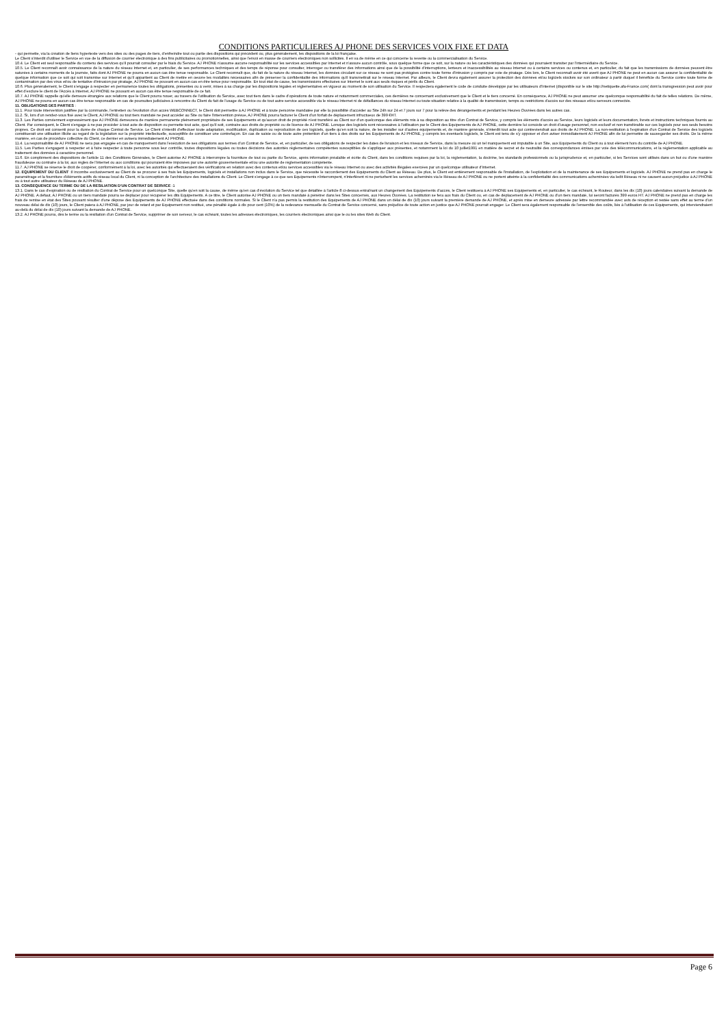CONDITIONS PARTICULIERES AJ PHONE DES SERVICES VOIX FIXE ET DATA
- qui permette, via la création de liens hypertexte vers des sites ou des pages de tiers, d'enfreindre tout ou partie des dispositions qui précèdent ou, plus généralement, les dispositions de la loi française.
Le Client s'interdit d'utiliser le Service en vue de la diffusion de courrier électronique à des fins publicitaires ou promotionnelles, ainsi que l'envoi en masse de courriers électroniques non sollicités. Il en va de même en ce qui concerne la revente ou la commercialisation du Service.
10.4. Le Client est seul responsable du contenu des services qu'il pourrait consulter par le biais du Service. AJ PHONE n'assume aucune responsabilité sur les services accessibles par Internet et n'assure aucun contrôle, sous quelque forme que ce soit, sur la nature ou les caractéristiques des données qui pourraient transiter par l'intermédiaire du Service.
10.5. Le Client reconnaît avoir connaissance de la nature du réseau Internet et, en particulier, de ses performances techniques et des temps de réponse pour consulter, interroger ou transférer des informations ainsi que de la possibilité d'interruptions, lenteurs et inaccessibilités au réseau Internet ou à certains services ou contenus et, en particulier, du fait que les transmissions de données peuvent être saturées à certains moments de la journée, faits dont AJ PHONE ne pourra en aucun cas être tenue responsable. Le Client reconnaît que, du fait de la nature du réseau Internet, les données circulant sur ce réseau ne sont pas protégées contre toute forme d'intrusion y compris par voie de piratage. Dès lors, le Client reconnaît avoir été averti que AJ PHONE ne peut en aucun cas assurer la confidentialité de quelque information que ce soit qui soit transmise sur Internet et qu'il appartient au Client de mettre en oeuvre les modalités nécessaires afin de préserver la confidentialité des informations qu'il transmettrait sur le réseau Internet. Par ailleurs, le Client devra également assurer la protection des données et/ou logiciels stockés sur son ordinateur à partir duquel il bénéficie du Service contre toute forme de contamination par des virus et/ou de tentative d'intrusion par piratage, AJ PHONE ne pouvant en aucun cas en être tenue pour responsable. En tout état de cause, les transmissions effectuées sur Internet le sont aux seuls risques et périls du Client.
10.6. Plus généralement, le Client s'engage à respecter en permanence toutes les obligations, présentes ou à venir, mises à sa charge par les dispositions légales et réglementaires en vigueur au moment de son utilisation du Service. Il respectera également le code de conduite développé par les utilisateurs d'Internet (disponible sur le site http://netiquette.afa-France.com( dont la transgression peut avoir pour effet d'exclure le client de l'Accès à Internet, AJ PHONE ne pouvant en aucun cas être tenue responsable de ce fait.
10.7. AJ PHONE rappelle qu'elle demeure étrangère aux relations que le Client pourra nouer, au travers de l'utilisation du Service, avec tout tiers dans le cadre d'opérations de toute nature et notamment commerciales, ces dernières ne concernant exclusivement que le Client et le tiers concerné. En conséquence, AJ PHONE ne peut assumer une quelconque responsabilité du fait de telles relations. De même, AJ PHONE ne pourra en aucun cas être tenue responsable en cas de poursuites judiciaires à rencontre du Client du fait de l'usage du Service ou de tout autre service accessible via le réseau Internet ni de défaillances du réseau Internet ou toute situation relative à la qualité de transmission, temps ou restrictions d'accès sur des réseaux et/ou serveurs connectés.
11. OBLIGATIONS DES PARTIES :
11.1. Pour toute intervention justifiée par la commande, l'entretien ou l'évolution d'un accès WEBCONNECT, le Client doit permettre à AJ PHONE et à toute personne mandatée par elle la possibilité d'accéder au Site 24h sur 24 et 7 jours sur 7 pour la relève des dérangements et pendant les Heures Ouvrées dans les autres cas.
11.2. Si, lors d'un rendez-vous fixé avec le Client, AJ PHONE ou tout tiers mandaté ne peut accéder au Site ou faire l'intervention prévue, AJ PHONE pourra facturer le Client d'un forfait de déplacement infructueux de 399 €HT.
11.3. Les Parties conviennent expressément que AJ PHONE demeurera de manière permanente pleinement propriétaire de ses Equipements et qu'aucun droit de propriété n'est transféré au Client sur d'un quelconque des éléments mis à sa disposition au titre d'un Contrat de Service, y compris les éléments d'accès au Service, leurs logiciels et leurs documentation, livrets et instructions techniques fournis au Client. Par conséquent, le Client s'engage à ne pas procéder à tout acte de disposition ou permette tout acte, quel qu'il soit, contraire aux droits de propriété ou de licence de AJ PHONE. Lorsque des logiciels sont nécessaires à l'utilisation par le Client des Equipements de AJ PHONE, cette dernière lui concède un droit d'usage personnel, non exclusif et non transférable sur ces logiciels pour ses seuls besoins propres. Ce droit est consenti pour la durée de chaque Contrat de Service. Le Client s'interdit d'effectuer toute adaptation, modification, duplication ou reproduction de ces logiciels, quelle qu'en soit la nature, de les installer sur d'autres équipements et, de manière générale, s'interdit tout acte qui contreviendrait aux droits de AJ PHONE. La non-restitution à l'expiration d'un Contrat de Service des logiciels constituerait une utilisation illicite au regard de la législation sur la propriété intellectuelle, susceptible de constituer une contrefaçon. En cas de saisie ou de toute autre prétention d'un tiers à des droits sur les Equipements de AJ PHONE, y compris les éventuels logiciels, le Client est tenu de s'y opposer et d'en aviser immédiatement AJ PHONE afin de lui permettre de sauvegarder ses droits. De la même manière, en cas de procédure collective du Client, ce dernier en avisera immédiatement AJ PHONE.
11.4. La responsabilité de AJ PHONE ne sera pas engagée en cas de manquement dans l'exécution de ses obligations aux termes d'un Contrat de Service, et, en particulier, de ses obligations de respecter les dates de livraison et les niveaux de Service, dans la mesure où un tel manquement est imputable à un Site, aux Equipements du Client ou à tout élément hors du contrôle de AJ PHONE.
11.5. Les Parties s'engagent à respecter et à faire respecter à toute personne sous leur contrôle, toutes dispositions légales ou toutes décisions des autorités réglementaires compétentes susceptibles de s'appliquer aux présentes, et notamment la loi du 10 juillet1991 en matière de secret et de neutralité des correspondances émises par voie des télécommunications, et la réglementation applicable au traitement des données à caractère personnel.
11.6. En complément des dispositions de l'article 11 des Conditions Générales, le Client autorise AJ PHONE à interrompre la fourniture de tout ou partie du Service, après information préalable et écrite du Client, dans les conditions requises par la loi, la réglementation, la doctrine, les standards professionnels ou la jurisprudence et, en particulier, si les Services sont utilisés dans un but ou d'une manière frauduleuse ou contraire à la loi, aux règles de l'Internet ou aux conditions qui pourraient être imposées par une autorité gouvernementale et/ou une autorité de réglementation compétente.
11.7. AJ PHONE se réserve le droit de coopérer, conformément à la loi, avec les autorités qui effectueraient des vérifications en relation avec des contenus et/ou services accessibles via le réseau Internet ou avec des activités illégales exercées par un quelconque utilisateur d'Internet.
12. EQUIPEMENT DU CLIENT :Il incombe exclusivement au Client de se procurer à ses frais les Equipements, logiciels et installations non inclus dans le Service, que nécessite le raccordement des Equipements du Client au Réseau. De plus, le Client est entièrement responsable de l'installation, de l'exploitation et de la maintenance de ses Equipements et logiciels. AJ PHONE ne prend pas en charge le paramétrage et la fourniture d'éléments actifs du réseau local du Client, ni la conception de l'architecture des installations du Client. Le Client s'engage à ce que ses Equipements n'interrompent, n'interfèrent ni ne perturbent les services acheminés via le Réseau de AJ PHONE ou ne portent atteinte à la confidentialité des communications acheminées via ledit Réseau ni ne causent aucun préjudice à AJ PHONE ou à tout autre utilisateur du Réseau de AJ PHONE.
13. CONSEQUENCE DU TERME OU DE LA RESILIATION D'UN CONTRAT DE SERVICE :1
13.1. Dans le cas d'expiration ou de résiliation du Contrat de Service pour un quelconque Site, quelle qu'en soit la cause, de même qu'en cas d'évolution du Service tel que détaillée à l'article 8 ci-dessus entraînant un changement des Equipements d'accès, le Client restituera à AJ PHONE ses Equipements et, en particulier, le cas échéant, le Routeur, dans les dix (10) jours calendaires suivant la demande de AJ PHONE. A défaut, AJ PHONE ou un tiers mandaté pourra se déplacer pour récupérer les dits Equipements. A ce titre, le Client autorise AJ PHONE ou un tiers mandaté à pénétrer dans les Sites concernés, aux Heures Ouvrées. La restitution se fera aux frais du Client ou, en cas de déplacement de AJ PHONE ou d'un tiers mandaté, lui seront facturés 399 euros HT. AJ PHONE ne prend pas en charge les frais de remise en état des Sites pouvant résulter d'une dépose des Equipements de AJ PHONE effectuée dans des conditions normales. Si le Client n'a pas permis la restitution des Equipements de AJ PHONE dans un délai de dix (10) jours suivant la première demande de AJ PHONE, et après mise en demeure adressée par lettre recommandée avec avis de réception et restée sans effet au terme d'un nouveau délai de dix (10) jours, le Client paiera à AJ PHONE, par jour de retard et par Equipement non restitué, une pénalité égale à dix pour cent (10%) de la redevance mensuelle du Contrat de Service concerné, sans préjudice de toute action en justice que AJ PHONE pourrait engager. Le Client sera également responsable de l'ensemble des coûts, liés à l'utilisation de ces Equipements, qui interviendraient au-delà du délai de dix (10) jours suivant la demande de AJ PHONE.
13.2. AJ PHONE pourra, dès le terme ou la résiliation d'un Contrat de Service, supprimer de son serveur, le cas échéant, toutes les adresses électroniques, les courriers électroniques ainsi que le ou les sites Web du Client.
Page 6